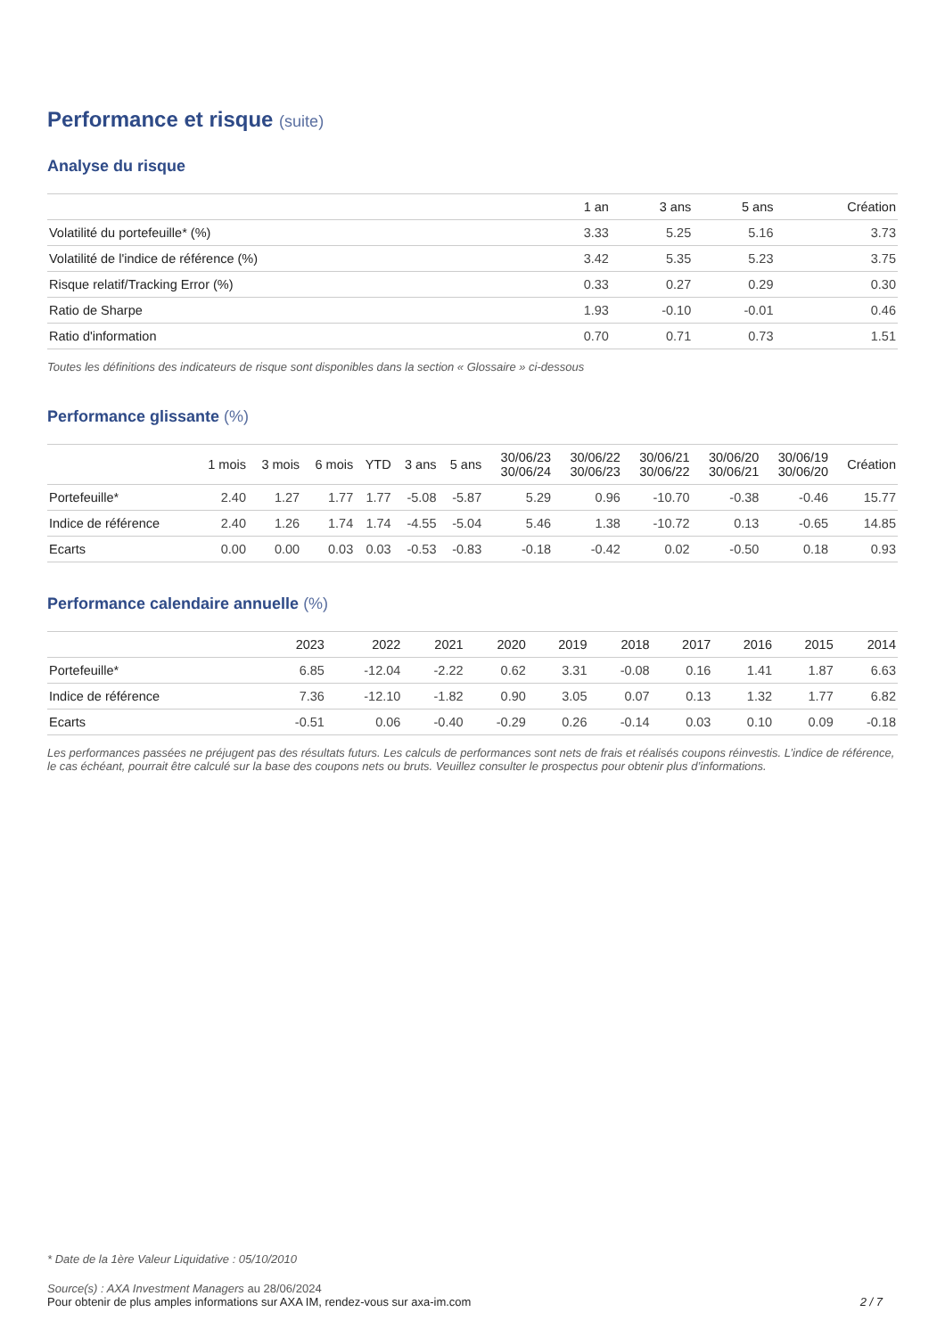Performance et risque (suite)
Analyse du risque
| | 1 an | 3 ans | 5 ans | Création |
| --- | --- | --- | --- | --- |
| Volatilité du portefeuille* (%) | 3.33 | 5.25 | 5.16 | 3.73 |
| Volatilité de l'indice de référence (%) | 3.42 | 5.35 | 5.23 | 3.75 |
| Risque relatif/Tracking Error (%) | 0.33 | 0.27 | 0.29 | 0.30 |
| Ratio de Sharpe | 1.93 | -0.10 | -0.01 | 0.46 |
| Ratio d'information | 0.70 | 0.71 | 0.73 | 1.51 |
Toutes les définitions des indicateurs de risque sont disponibles dans la section « Glossaire » ci-dessous
Performance glissante (%)
| | 1 mois | 3 mois | 6 mois | YTD | 3 ans | 5 ans | 30/06/23 30/06/24 | 30/06/22 30/06/23 | 30/06/21 30/06/22 | 30/06/20 30/06/21 | 30/06/19 30/06/20 | Création |
| --- | --- | --- | --- | --- | --- | --- | --- | --- | --- | --- | --- | --- |
| Portefeuille* | 2.40 | 1.27 | 1.77 | 1.77 | -5.08 | -5.87 | 5.29 | 0.96 | -10.70 | -0.38 | -0.46 | 15.77 |
| Indice de référence | 2.40 | 1.26 | 1.74 | 1.74 | -4.55 | -5.04 | 5.46 | 1.38 | -10.72 | 0.13 | -0.65 | 14.85 |
| Ecarts | 0.00 | 0.00 | 0.03 | 0.03 | -0.53 | -0.83 | -0.18 | -0.42 | 0.02 | -0.50 | 0.18 | 0.93 |
Performance calendaire annuelle (%)
| | 2023 | 2022 | 2021 | 2020 | 2019 | 2018 | 2017 | 2016 | 2015 | 2014 |
| --- | --- | --- | --- | --- | --- | --- | --- | --- | --- | --- |
| Portefeuille* | 6.85 | -12.04 | -2.22 | 0.62 | 3.31 | -0.08 | 0.16 | 1.41 | 1.87 | 6.63 |
| Indice de référence | 7.36 | -12.10 | -1.82 | 0.90 | 3.05 | 0.07 | 0.13 | 1.32 | 1.77 | 6.82 |
| Ecarts | -0.51 | 0.06 | -0.40 | -0.29 | 0.26 | -0.14 | 0.03 | 0.10 | 0.09 | -0.18 |
Les performances passées ne préjugent pas des résultats futurs. Les calculs de performances sont nets de frais et réalisés coupons réinvestis. L’indice de référence, le cas échéant, pourrait être calculé sur la base des coupons nets ou bruts. Veuillez consulter le prospectus pour obtenir plus d’informations.
* Date de la 1ère Valeur Liquidative : 05/10/2010
Source(s) : AXA Investment Managers au 28/06/2024
Pour obtenir de plus amples informations sur AXA IM, rendez-vous sur axa-im.com 2 / 7